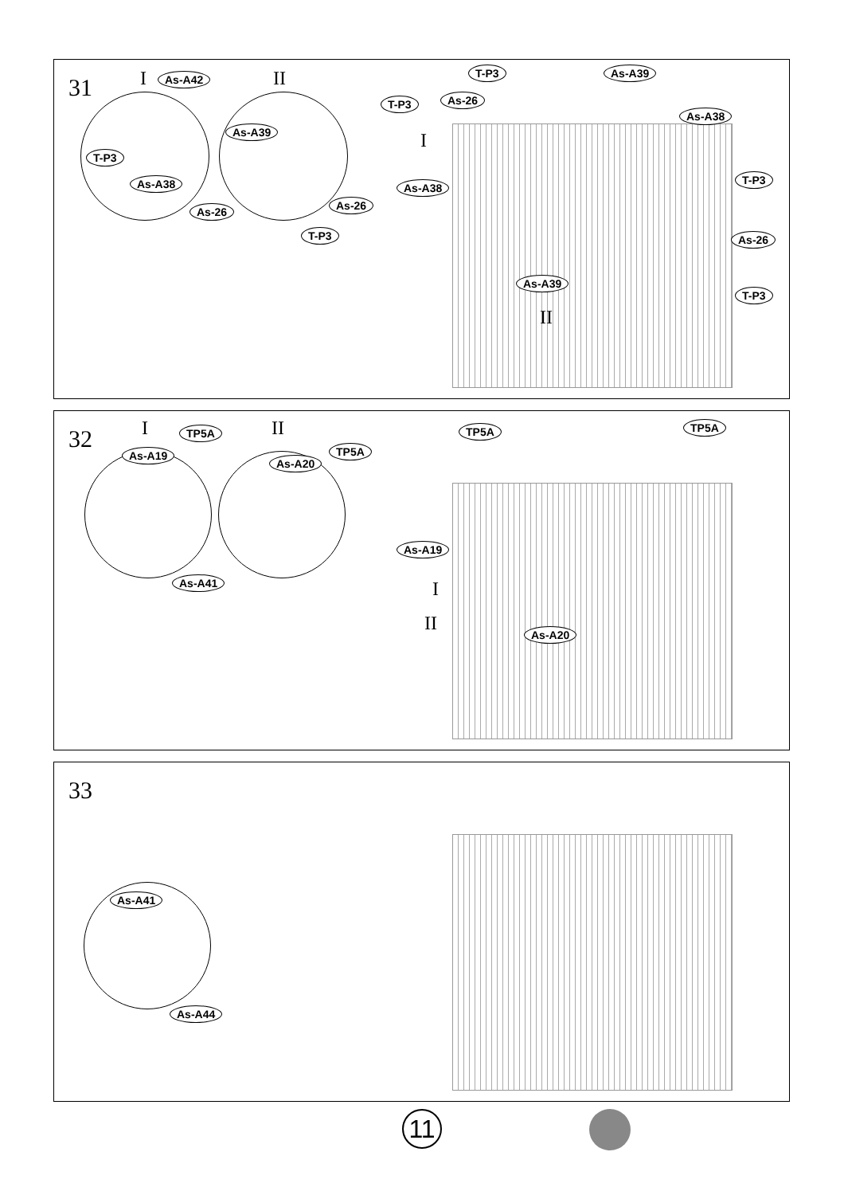31
I As-A42 II
T-P3
As-A39
As-A38
As-26 As-26
T-P3
T-P3 As-A39
T-P3 As-26
As-A38
I
As-A38
T-P3
As-26
As-A39
T-P3
II
32
I TP5A II
TP5A
As-A19
As-A20
As-A41
TP5A TP5A
As-A19
I
II As-A20
33
As-A41
As-A44
11